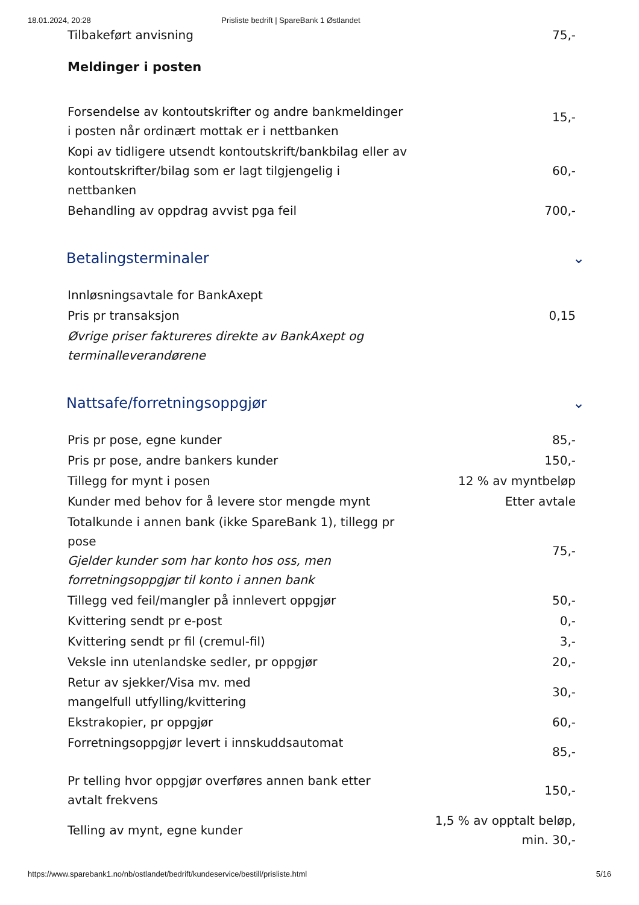18.01.2024, 20:28 Prisliste bedrift | SpareBank 1 Østlandet
| Tilbakeført anvisning | 75,- |
Meldinger i posten
| Forsendelse av kontoutskrifter og andre bankmeldinger i posten når ordinært mottak er i nettbanken | 15,- |
| Kopi av tidligere utsendt kontoutskrift/bankbilag eller av kontoutskrifter/bilag som er lagt tilgjengelig i nettbanken | 60,- |
| Behandling av oppdrag avvist pga feil | 700,- |
Betalingsterminaler ⌄
| Innløsningsavtale for BankAxept | |
| Pris pr transaksjon | 0,15 |
| Øvrige priser faktureres direkte av BankAxept og terminalleverandørene | |
Nattsafe/forretningsoppgjør ⌄
| Pris pr pose, egne kunder | 85,- |
| Pris pr pose, andre bankers kunder | 150,- |
| Tillegg for mynt i posen | 12 % av myntbeløp |
| Kunder med behov for å levere stor mengde mynt | Etter avtale |
| Totalkunde i annen bank (ikke SpareBank 1), tillegg pr pose Gjelder kunder som har konto hos oss, men forretningsoppgjør til konto i annen bank | 75,- |
| Tillegg ved feil/mangler på innlevert oppgjør | 50,- |
| Kvittering sendt pr e-post | 0,- |
| Kvittering sendt pr fil (cremul-fil) | 3,- |
| Veksle inn utenlandske sedler, pr oppgjør | 20,- |
| Retur av sjekker/Visa mv. med mangelfull utfylling/kvittering | 30,- |
| Ekstrakopier, pr oppgjør | 60,- |
| Forretningsoppgjør levert i innskuddsautomat | 85,- |
| Pr telling hvor oppgjør overføres annen bank etter avtalt frekvens | 150,- |
| Telling av mynt, egne kunder | 1,5 % av opptalt beløp, min. 30,- |
https://www.sparebank1.no/nb/ostlandet/bedrift/kundeservice/bestill/prisliste.html 5/16